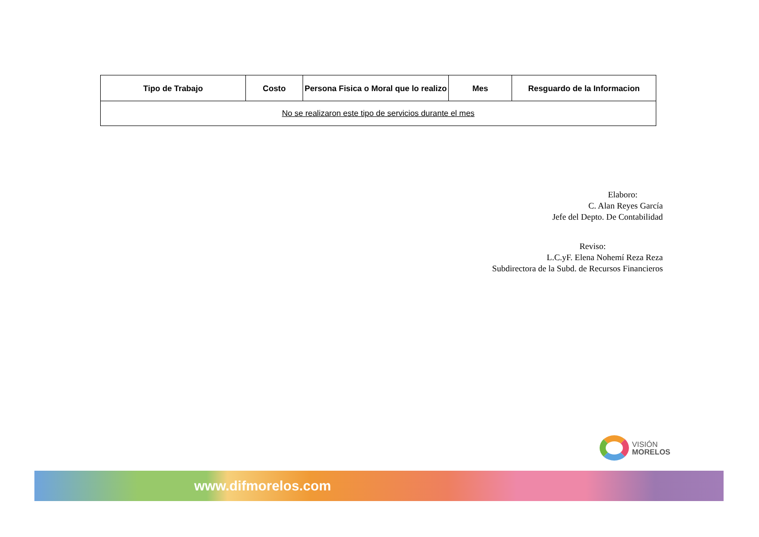| Tipo de Trabajo | Costo | Persona Fisica o Moral que lo realizo | Mes | Resguardo de la Informacion |
| --- | --- | --- | --- | --- |
| No se realizaron este tipo de servicios durante el mes | | | | |
Elaboro:
C. Alan Reyes García
Jefe del Depto. De Contabilidad
Reviso:
L.C.yF. Elena Nohemí Reza Reza
Subdirectora de la Subd. de Recursos Financieros
VISIÓN
MORELOS
www.difmorelos.com